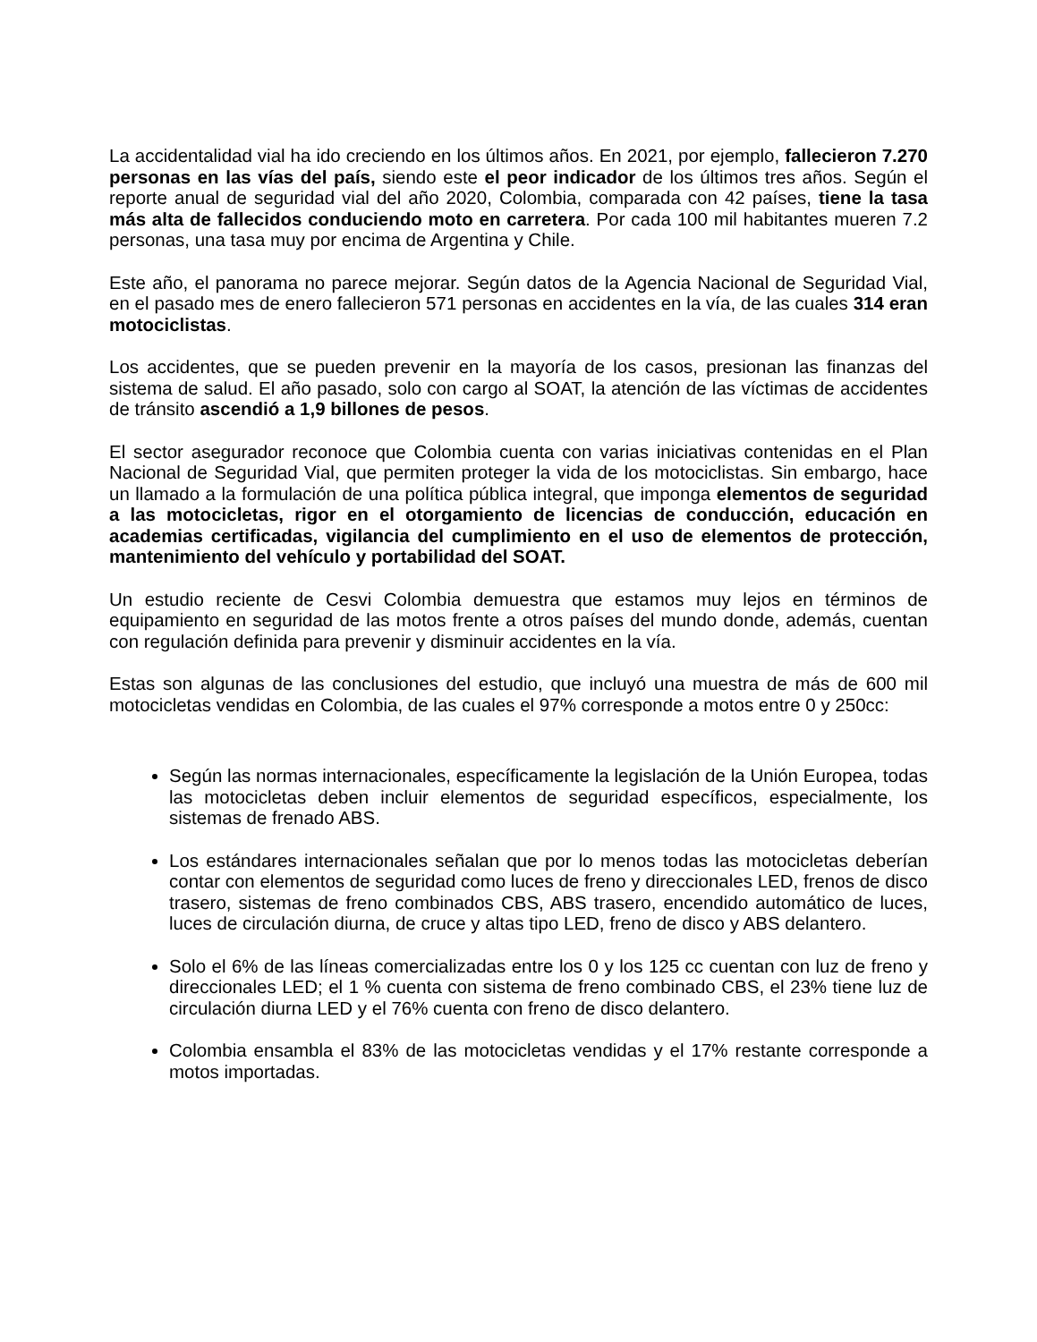La accidentalidad vial ha ido creciendo en los últimos años. En 2021, por ejemplo, fallecieron 7.270 personas en las vías del país, siendo este el peor indicador de los últimos tres años. Según el reporte anual de seguridad vial del año 2020, Colombia, comparada con 42 países, tiene la tasa más alta de fallecidos conduciendo moto en carretera. Por cada 100 mil habitantes mueren 7.2 personas, una tasa muy por encima de Argentina y Chile.
Este año, el panorama no parece mejorar. Según datos de la Agencia Nacional de Seguridad Vial, en el pasado mes de enero fallecieron 571 personas en accidentes en la vía, de las cuales 314 eran motociclistas.
Los accidentes, que se pueden prevenir en la mayoría de los casos, presionan las finanzas del sistema de salud. El año pasado, solo con cargo al SOAT, la atención de las víctimas de accidentes de tránsito ascendió a 1,9 billones de pesos.
El sector asegurador reconoce que Colombia cuenta con varias iniciativas contenidas en el Plan Nacional de Seguridad Vial, que permiten proteger la vida de los motociclistas. Sin embargo, hace un llamado a la formulación de una política pública integral, que imponga elementos de seguridad a las motocicletas, rigor en el otorgamiento de licencias de conducción, educación en academias certificadas, vigilancia del cumplimiento en el uso de elementos de protección, mantenimiento del vehículo y portabilidad del SOAT.
Un estudio reciente de Cesvi Colombia demuestra que estamos muy lejos en términos de equipamiento en seguridad de las motos frente a otros países del mundo donde, además, cuentan con regulación definida para prevenir y disminuir accidentes en la vía.
Estas son algunas de las conclusiones del estudio, que incluyó una muestra de más de 600 mil motocicletas vendidas en Colombia, de las cuales el 97% corresponde a motos entre 0 y 250cc:
Según las normas internacionales, específicamente la legislación de la Unión Europea, todas las motocicletas deben incluir elementos de seguridad específicos, especialmente, los sistemas de frenado ABS.
Los estándares internacionales señalan que por lo menos todas las motocicletas deberían contar con elementos de seguridad como luces de freno y direccionales LED, frenos de disco trasero, sistemas de freno combinados CBS, ABS trasero, encendido automático de luces, luces de circulación diurna, de cruce y altas tipo LED, freno de disco y ABS delantero.
Solo el 6% de las líneas comercializadas entre los 0 y los 125 cc cuentan con luz de freno y direccionales LED; el 1 % cuenta con sistema de freno combinado CBS, el 23% tiene luz de circulación diurna LED y el 76% cuenta con freno de disco delantero.
Colombia ensambla el 83% de las motocicletas vendidas y el 17% restante corresponde a motos importadas.